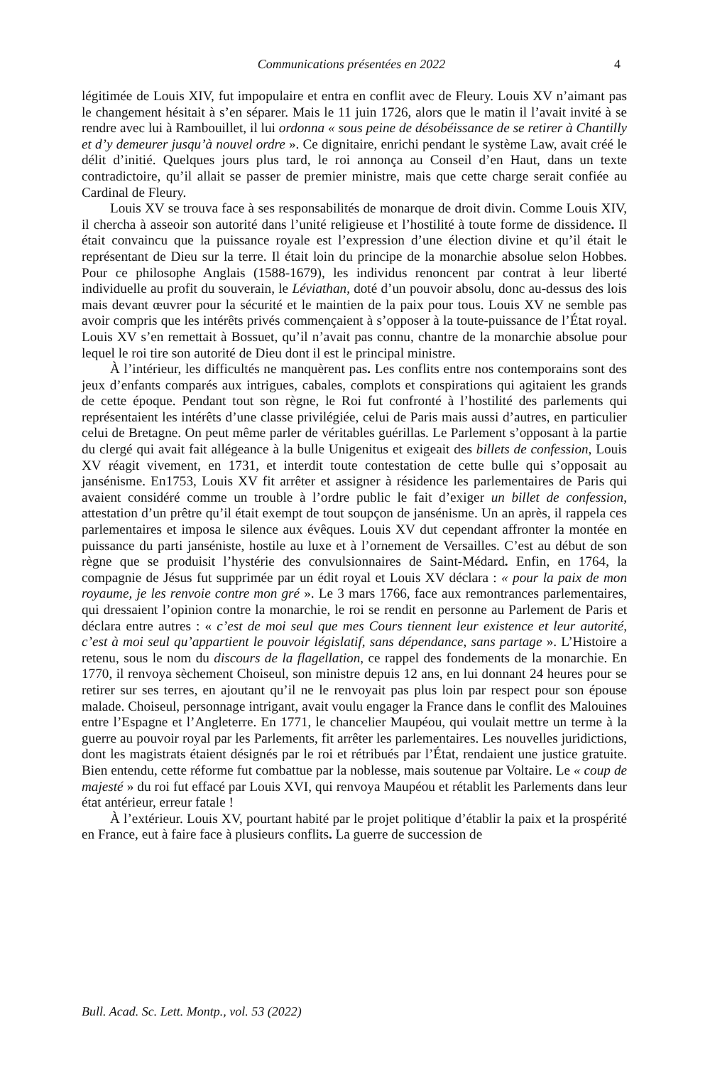Communications présentées en 2022 4
légitimée de Louis XIV, fut impopulaire et entra en conflit avec de Fleury. Louis XV n’aimant pas le changement hésitait à s’en séparer. Mais le 11 juin 1726, alors que le matin il l’avait invité à se rendre avec lui à Rambouillet, il lui ordonna « sous peine de désobéissance de se retirer à Chantilly et d’y demeurer jusqu’à nouvel ordre ». Ce dignitaire, enrichi pendant le système Law, avait créé le délit d’initié. Quelques jours plus tard, le roi annonça au Conseil d’en Haut, dans un texte contradictoire, qu’il allait se passer de premier ministre, mais que cette charge serait confiée au Cardinal de Fleury.
Louis XV se trouva face à ses responsabilités de monarque de droit divin. Comme Louis XIV, il chercha à asseoir son autorité dans l’unité religieuse et l’hostilité à toute forme de dissidence. Il était convaincu que la puissance royale est l’expression d’une élection divine et qu’il était le représentant de Dieu sur la terre. Il était loin du principe de la monarchie absolue selon Hobbes. Pour ce philosophe Anglais (1588-1679), les individus renoncent par contrat à leur liberté individuelle au profit du souverain, le Léviathan, doté d’un pouvoir absolu, donc au-dessus des lois mais devant œuvrer pour la sécurité et le maintien de la paix pour tous. Louis XV ne semble pas avoir compris que les intérêts privés commençaient à s’opposer à la toute-puissance de l’État royal. Louis XV s’en remettait à Bossuet, qu’il n’avait pas connu, chantre de la monarchie absolue pour lequel le roi tire son autorité de Dieu dont il est le principal ministre.
À l’intérieur, les difficultés ne manquèrent pas. Les conflits entre nos contemporains sont des jeux d’enfants comparés aux intrigues, cabales, complots et conspirations qui agitaient les grands de cette époque. Pendant tout son règne, le Roi fut confronté à l’hostilité des parlements qui représentaient les intérêts d’une classe privilégiée, celui de Paris mais aussi d’autres, en particulier celui de Bretagne. On peut même parler de véritables guérillas. Le Parlement s’opposant à la partie du clergé qui avait fait allégeance à la bulle Unigenitus et exigeait des billets de confession, Louis XV réagit vivement, en 1731, et interdit toute contestation de cette bulle qui s’opposait au jansénisme. En1753, Louis XV fit arrêter et assigner à résidence les parlementaires de Paris qui avaient considéré comme un trouble à l’ordre public le fait d’exiger un billet de confession, attestation d’un prêtre qu’il était exempt de tout soupçon de jansénisme. Un an après, il rappela ces parlementaires et imposa le silence aux évêques. Louis XV dut cependant affronter la montée en puissance du parti janséniste, hostile au luxe et à l’ornement de Versailles. C’est au début de son règne que se produisit l’hystérie des convulsionnaires de Saint-Médard. Enfin, en 1764, la compagnie de Jésus fut supprimée par un édit royal et Louis XV déclara : « pour la paix de mon royaume, je les renvoie contre mon gré ». Le 3 mars 1766, face aux remontrances parlementaires, qui dressaient l’opinion contre la monarchie, le roi se rendit en personne au Parlement de Paris et déclara entre autres : « c’est de moi seul que mes Cours tiennent leur existence et leur autorité, c’est à moi seul qu’appartient le pouvoir législatif, sans dépendance, sans partage ». L’Histoire a retenu, sous le nom du discours de la flagellation, ce rappel des fondements de la monarchie. En 1770, il renvoya sèchement Choiseul, son ministre depuis 12 ans, en lui donnant 24 heures pour se retirer sur ses terres, en ajoutant qu’il ne le renvoyait pas plus loin par respect pour son épouse malade. Choiseul, personnage intrigant, avait voulu engager la France dans le conflit des Malouines entre l’Espagne et l’Angleterre. En 1771, le chancelier Maupéou, qui voulait mettre un terme à la guerre au pouvoir royal par les Parlements, fit arrêter les parlementaires. Les nouvelles juridictions, dont les magistrats étaient désignés par le roi et rétribués par l’État, rendaient une justice gratuite. Bien entendu, cette réforme fut combattue par la noblesse, mais soutenue par Voltaire. Le « coup de majesté » du roi fut effacé par Louis XVI, qui renvoya Maupéou et rétablit les Parlements dans leur état antérieur, erreur fatale !
À l’extérieur. Louis XV, pourtant habité par le projet politique d’établir la paix et la prospérité en France, eut à faire face à plusieurs conflits. La guerre de succession de
Bull. Acad. Sc. Lett. Montp., vol. 53 (2022)